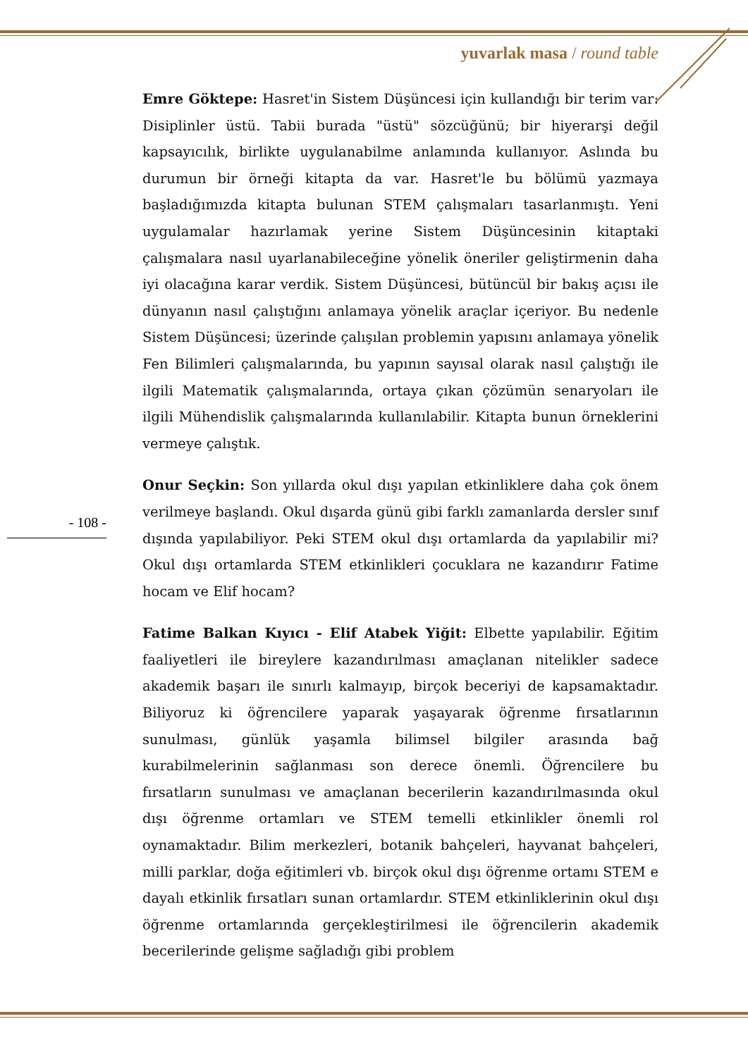yuvarlak masa / round table
Emre Göktepe: Hasret'in Sistem Düşüncesi için kullandığı bir terim var: Disiplinler üstü. Tabii burada "üstü" sözcüğünü; bir hiyerarşi değil kapsayıcılık, birlikte uygulanabilme anlamında kullanıyor. Aslında bu durumun bir örneği kitapta da var. Hasret'le bu bölümü yazmaya başladığımızda kitapta bulunan STEM çalışmaları tasarlanmıştı. Yeni uygulamalar hazırlamak yerine Sistem Düşüncesinin kitaptaki çalışmalara nasıl uyarlanabileceğine yönelik öneriler geliştirmenin daha iyi olacağına karar verdik. Sistem Düşüncesi, bütüncül bir bakış açısı ile dünyanın nasıl çalıştığını anlamaya yönelik araçlar içeriyor. Bu nedenle Sistem Düşüncesi; üzerinde çalışılan problemin yapısını anlamaya yönelik Fen Bilimleri çalışmalarında, bu yapının sayısal olarak nasıl çalıştığı ile ilgili Matematik çalışmalarında, ortaya çıkan çözümün senaryoları ile ilgili Mühendislik çalışmalarında kullanılabilir. Kitapta bunun örneklerini vermeye çalıştık.
Onur Seçkin: Son yıllarda okul dışı yapılan etkinliklere daha çok önem verilmeye başlandı. Okul dışarda günü gibi farklı zamanlarda dersler sınıf dışında yapılabiliyor. Peki STEM okul dışı ortamlarda da yapılabilir mi? Okul dışı ortamlarda STEM etkinlikleri çocuklara ne kazandırır Fatime hocam ve Elif hocam?
Fatime Balkan Kıyıcı - Elif Atabek Yiğit: Elbette yapılabilir. Eğitim faaliyetleri ile bireylere kazandırılması amaçlanan nitelikler sadece akademik başarı ile sınırlı kalmayıp, birçok beceriyi de kapsamaktadır. Biliyoruz ki öğrencilere yaparak yaşayarak öğrenme fırsatlarının sunulması, günlük yaşamla bilimsel bilgiler arasında bağ kurabilmelerinin sağlanması son derece önemli. Öğrencilere bu fırsatların sunulması ve amaçlanan becerilerin kazandırılmasında okul dışı öğrenme ortamları ve STEM temelli etkinlikler önemli rol oynamaktadır. Bilim merkezleri, botanik bahçeleri, hayvanat bahçeleri, milli parklar, doğa eğitimleri vb. birçok okul dışı öğrenme ortamı STEM e dayalı etkinlik fırsatları sunan ortamlardır. STEM etkinliklerinin okul dışı öğrenme ortamlarında gerçekleştirilmesi ile öğrencilerin akademik becerilerinde gelişme sağladığı gibi problem
- 108 -